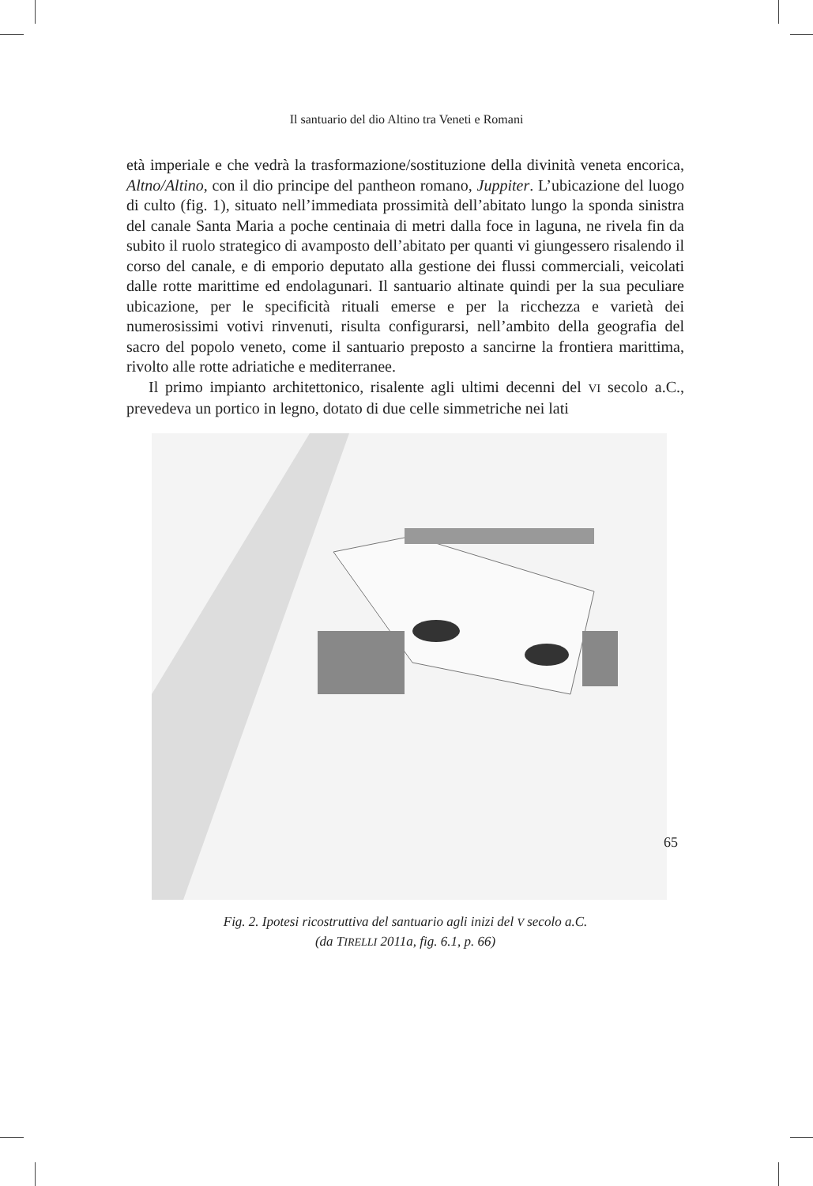Il santuario del dio Altino tra Veneti e Romani
età imperiale e che vedrà la trasformazione/sostituzione della divinità veneta encorica, Altno/Altino, con il dio principe del pantheon romano, Juppiter. L’ubicazione del luogo di culto (fig. 1), situato nell’immediata prossimità dell’abitato lungo la sponda sinistra del canale Santa Maria a poche centinaia di metri dalla foce in laguna, ne rivela fin da subito il ruolo strategico di avamposto dell’abitato per quanti vi giungessero risalendo il corso del canale, e di emporio deputato alla gestione dei flussi commerciali, veicolati dalle rotte marittime ed endolagunari. Il santuario altinate quindi per la sua peculiare ubicazione, per le specificità rituali emerse e per la ricchezza e varietà dei numerosissimi votivi rinvenuti, risulta configurarsi, nell’ambito della geografia del sacro del popolo veneto, come il santuario preposto a sancirne la frontiera marittima, rivolto alle rotte adriatiche e mediterranee.
Il primo impianto architettonico, risalente agli ultimi decenni del VI secolo a.C., prevedeva un portico in legno, dotato di due celle simmetriche nei lati
Fig. 2. Ipotesi ricostruttiva del santuario agli inizi del V secolo a.C.
(da TIRELLI 2011a, fig. 6.1, p. 66)
65